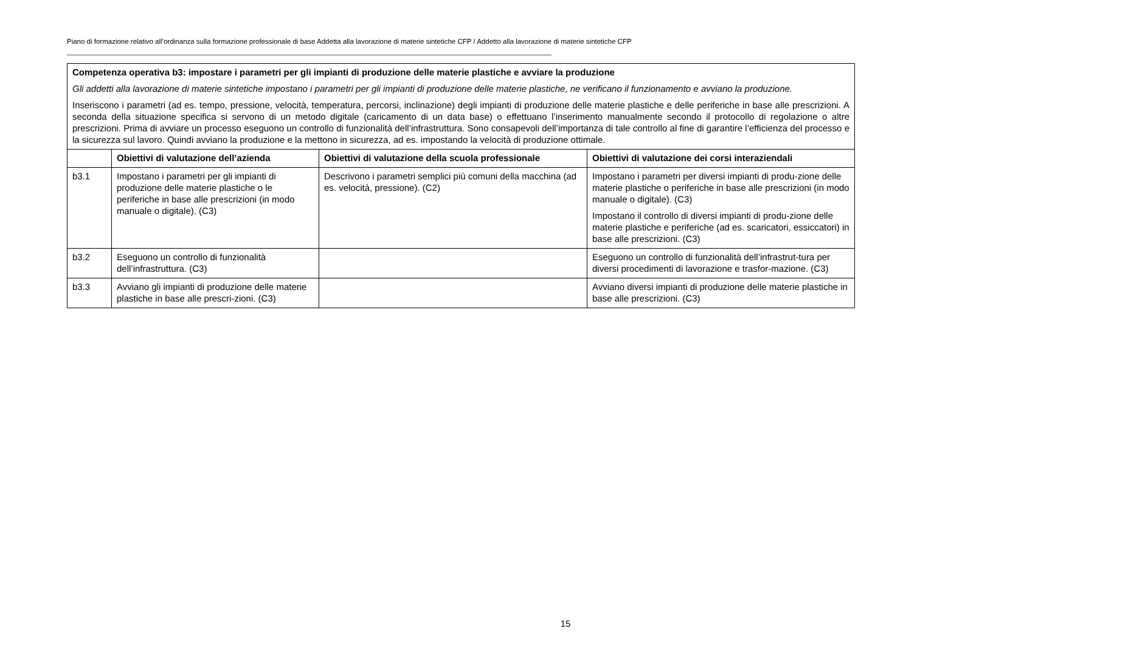Piano di formazione relativo all’ordinanza sulla formazione professionale di base Addetta alla lavorazione di materie sintetiche CFP / Addetto alla lavorazione di materie sintetiche CFP
| Competenza operativa b3: impostare i parametri per gli impianti di produzione delle materie plastiche e avviare la produzione Gli addetti alla lavorazione di materie sintetiche impostano i parametri per gli impianti di produzione delle materie plastiche, ne verificano il funzionamento e avviano la produzione. Inseriscono i parametri (ad es. tempo, pressione, velocità, temperatura, percorsi, inclinazione) degli impianti di produzione delle materie plastiche e delle periferiche in base alle prescrizioni. A seconda della situazione specifica si servono di un metodo digitale (caricamento di un data base) o effettuano l’inserimento manualmente secondo il protocollo di regolazione o altre prescrizioni. Prima di avviare un processo eseguono un controllo di funzionalità dell’infrastruttura. Sono consapevoli dell’importanza di tale controllo al fine di garantire l’efficienza del processo e la sicurezza sul lavoro. Quindi avviano la produzione e la mettono in sicurezza, ad es. impostando la velocità di produzione ottimale. | | | |
| | Obiettivi di valutazione dell’azienda | Obiettivi di valutazione della scuola professionale | Obiettivi di valutazione dei corsi interaziendali |
| b3.1 | Impostano i parametri per gli impianti di produzione delle materie plastiche o le periferiche in base alle prescrizioni (in modo manuale o digitale). (C3) | Descrivono i parametri semplici più comuni della macchina (ad es. velocità, pressione). (C2) | Impostano i parametri per diversi impianti di produ-zione delle materie plastiche o periferiche in base alle prescrizioni (in modo manuale o digitale). (C3) Impostano il controllo di diversi impianti di produ-zione delle materie plastiche e periferiche (ad es. scaricatori, essiccatori) in base alle prescrizioni. (C3) |
| b3.2 | Eseguono un controllo di funzionalità dell’infrastruttura. (C3) | | Eseguono un controllo di funzionalità dell’infrastrut-tura per diversi procedimenti di lavorazione e trasfor-mazione. (C3) |
| b3.3 | Avviano gli impianti di produzione delle materie plastiche in base alle prescri-zioni. (C3) | | Avviano diversi impianti di produzione delle materie plastiche in base alle prescrizioni. (C3) |
15